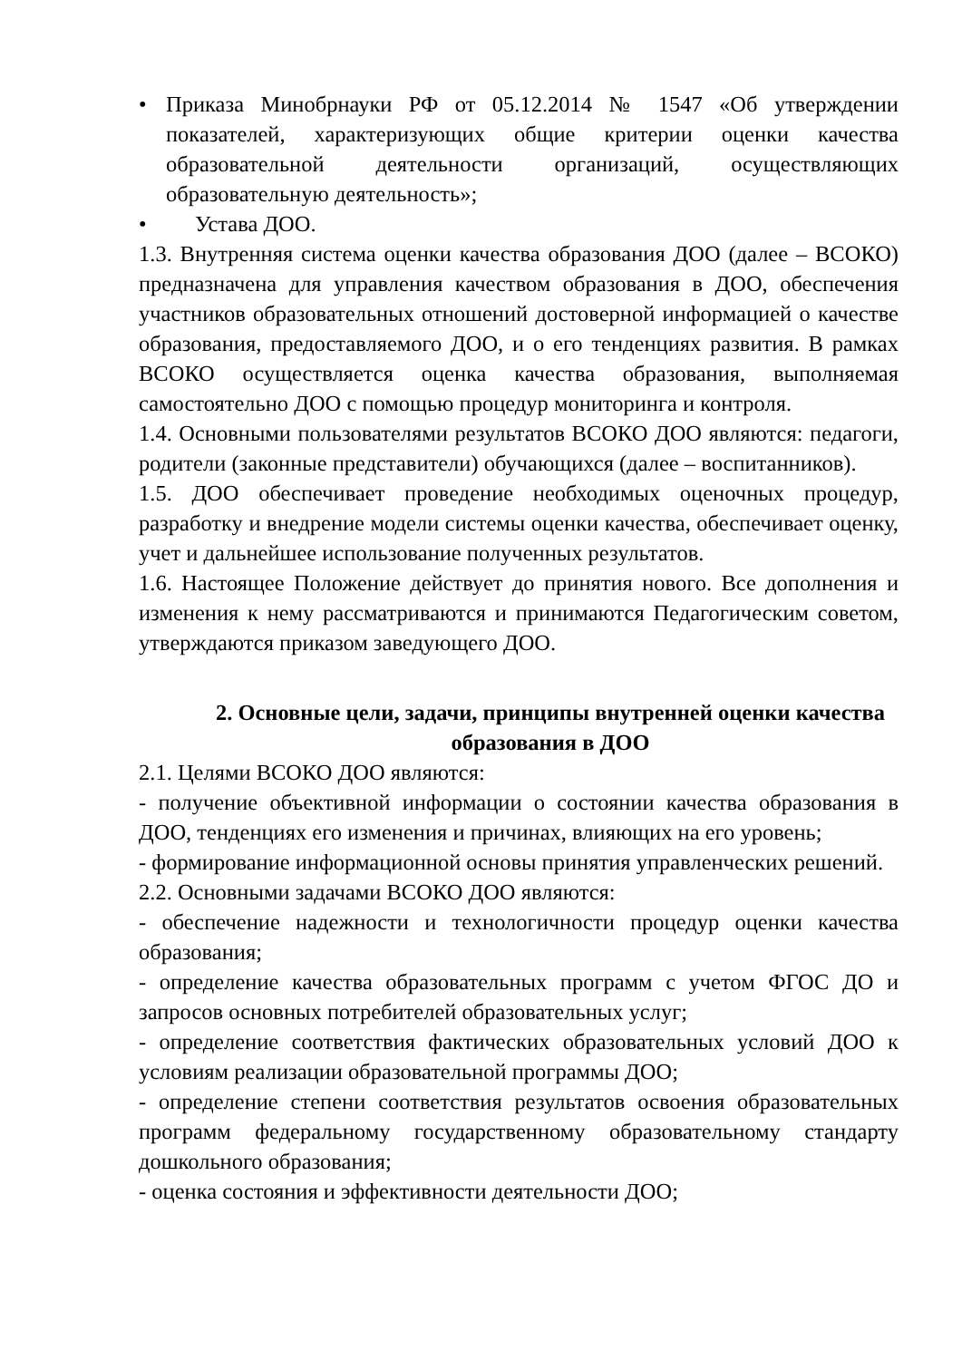• Приказа Минобрнауки РФ от 05.12.2014 № 1547 «Об утверждении показателей, характеризующих общие критерии оценки качества образовательной деятельности организаций, осуществляющих образовательную деятельность»;
• Устава ДОО.
1.3. Внутренняя система оценки качества образования ДОО (далее – ВСОКО) предназначена для управления качеством образования в ДОО, обеспечения участников образовательных отношений достоверной информацией о качестве образования, предоставляемого ДОО, и о его тенденциях развития. В рамках ВСОКО осуществляется оценка качества образования, выполняемая самостоятельно ДОО с помощью процедур мониторинга и контроля.
1.4. Основными пользователями результатов ВСОКО ДОО являются: педагоги, родители (законные представители) обучающихся (далее – воспитанников).
1.5. ДОО обеспечивает проведение необходимых оценочных процедур, разработку и внедрение модели системы оценки качества, обеспечивает оценку, учет и дальнейшее использование полученных результатов.
1.6. Настоящее Положение действует до принятия нового. Все дополнения и изменения к нему рассматриваются и принимаются Педагогическим советом, утверждаются приказом заведующего ДОО.
2. Основные цели, задачи, принципы внутренней оценки качества образования в ДОО
2.1. Целями ВСОКО ДОО являются:
- получение объективной информации о состоянии качества образования в ДОО, тенденциях его изменения и причинах, влияющих на его уровень;
- формирование информационной основы принятия управленческих решений.
2.2. Основными задачами ВСОКО ДОО являются:
- обеспечение надежности и технологичности процедур оценки качества образования;
- определение качества образовательных программ с учетом ФГОС ДО и запросов основных потребителей образовательных услуг;
- определение соответствия фактических образовательных условий ДОО к условиям реализации образовательной программы ДОО;
- определение степени соответствия результатов освоения образовательных программ федеральному государственному образовательному стандарту дошкольного образования;
- оценка состояния и эффективности деятельности ДОО;